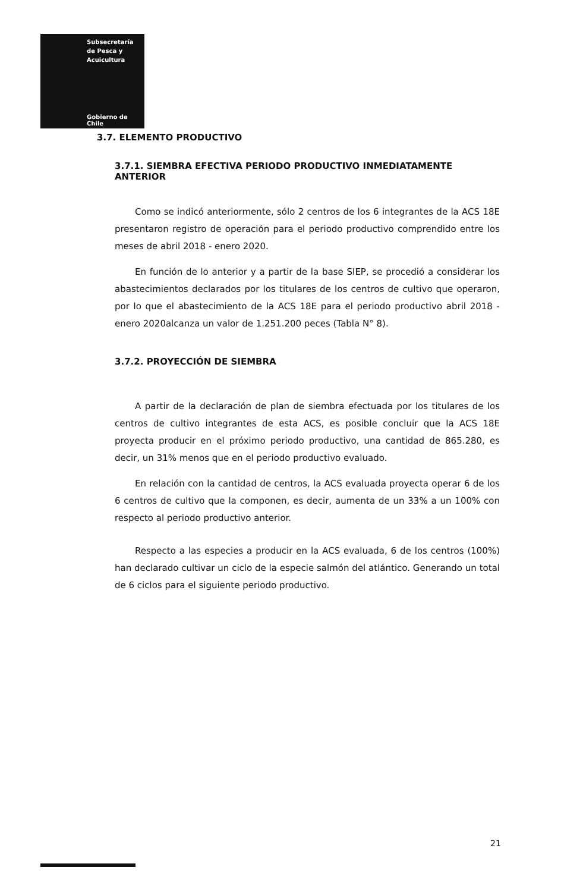Subsecretaría
de Pesca y
Acuicultura
Gobierno de Chile
3.7. ELEMENTO PRODUCTIVO
3.7.1. SIEMBRA EFECTIVA PERIODO PRODUCTIVO INMEDIATAMENTE ANTERIOR
Como se indicó anteriormente, sólo 2 centros de los 6 integrantes de la ACS 18E presentaron registro de operación para el periodo productivo comprendido entre los meses de abril 2018 - enero 2020.
En función de lo anterior y a partir de la base SIEP, se procedió a considerar los abastecimientos declarados por los titulares de los centros de cultivo que operaron, por lo que el abastecimiento de la ACS 18E para el periodo productivo abril 2018 - enero 2020alcanza un valor de 1.251.200 peces (Tabla N° 8).
3.7.2. PROYECCIÓN DE SIEMBRA
A partir de la declaración de plan de siembra efectuada por los titulares de los centros de cultivo integrantes de esta ACS, es posible concluir que la ACS 18E proyecta producir en el próximo periodo productivo, una cantidad de 865.280, es decir, un 31% menos que en el periodo productivo evaluado.
En relación con la cantidad de centros, la ACS evaluada proyecta operar 6 de los 6 centros de cultivo que la componen, es decir, aumenta de un 33% a un 100% con respecto al periodo productivo anterior.
Respecto a las especies a producir en la ACS evaluada, 6 de los centros (100%) han declarado cultivar un ciclo de la especie salmón del atlántico. Generando un total de 6 ciclos para el siguiente periodo productivo.
21